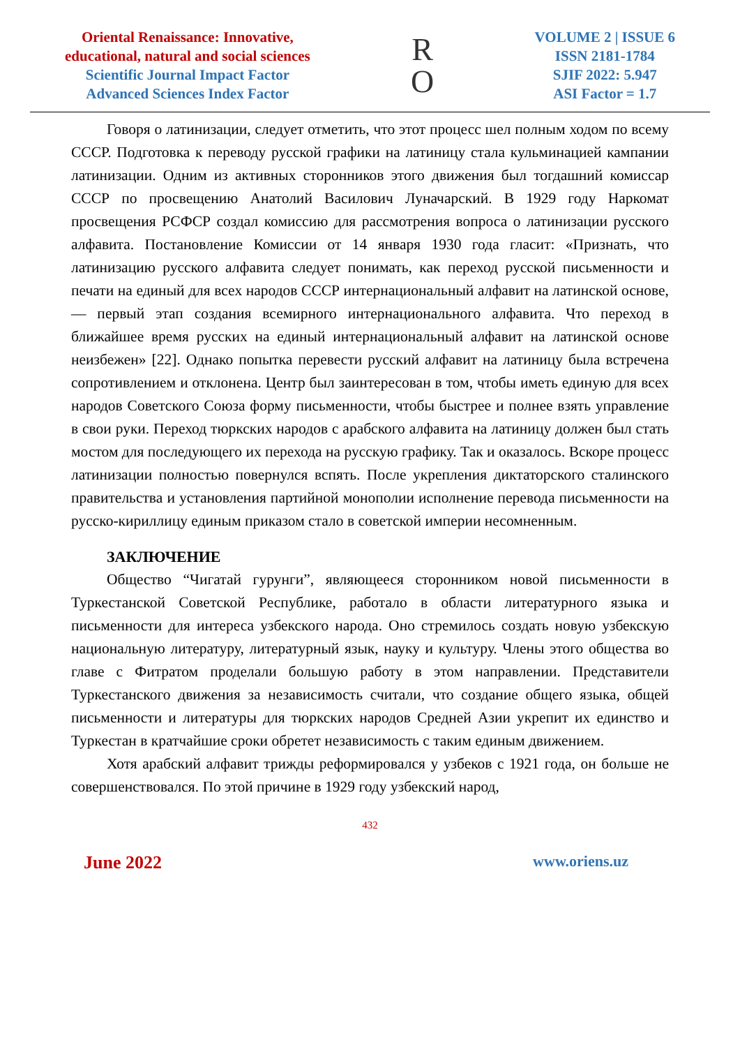Oriental Renaissance: Innovative,
educational, natural and social sciences
Scientific Journal Impact Factor
Advanced Sciences Index Factor
R
O
VOLUME 2 | ISSUE 6
ISSN 2181-1784
SJIF 2022: 5.947
ASI Factor = 1.7
Говоря о латинизации, следует отметить, что этот процесс шел полным ходом по всему СССР. Подготовка к переводу русской графики на латиницу стала кульминацией кампании латинизации. Одним из активных сторонников этого движения был тогдашний комиссар СССР по просвещению Анатолий Василович Луначарский. В 1929 году Наркомат просвещения РСФСР создал комиссию для рассмотрения вопроса о латинизации русского алфавита. Постановление Комиссии от 14 января 1930 года гласит: «Признать, что латинизацию русского алфавита следует понимать, как переход русской письменности и печати на единый для всех народов СССР интернациональный алфавит на латинской основе, — первый этап создания всемирного интернационального алфавита. Что переход в ближайшее время русских на единый интернациональный алфавит на латинской основе неизбежен» [22]. Однако попытка перевести русский алфавит на латиницу была встречена сопротивлением и отклонена. Центр был заинтересован в том, чтобы иметь единую для всех народов Советского Союза форму письменности, чтобы быстрее и полнее взять управление в свои руки. Переход тюркских народов с арабского алфавита на латиницу должен был стать мостом для последующего их перехода на русскую графику. Так и оказалось. Вскоре процесс латинизации полностью повернулся вспять. После укрепления диктаторского сталинского правительства и установления партийной монополии исполнение перевода письменности на русско-кириллицу единым приказом стало в советской империи несомненным.
ЗАКЛЮЧЕНИЕ
Общество “Чигатай гурунги”, являющееся сторонником новой письменности в Туркестанской Советской Республике, работало в области литературного языка и письменности для интереса узбекского народа. Оно стремилось создать новую узбекскую национальную литературу, литературный язык, науку и культуру. Члены этого общества во главе с Фитратом проделали большую работу в этом направлении. Представители Туркестанского движения за независимость считали, что создание общего языка, общей письменности и литературы для тюркских народов Средней Азии укрепит их единство и Туркестан в кратчайшие сроки обретет независимость с таким единым движением.
Хотя арабский алфавит трижды реформировался у узбеков с 1921 года, он больше не совершенствовался. По этой причине в 1929 году узбекский народ,
432
June 2022 www.oriens.uz